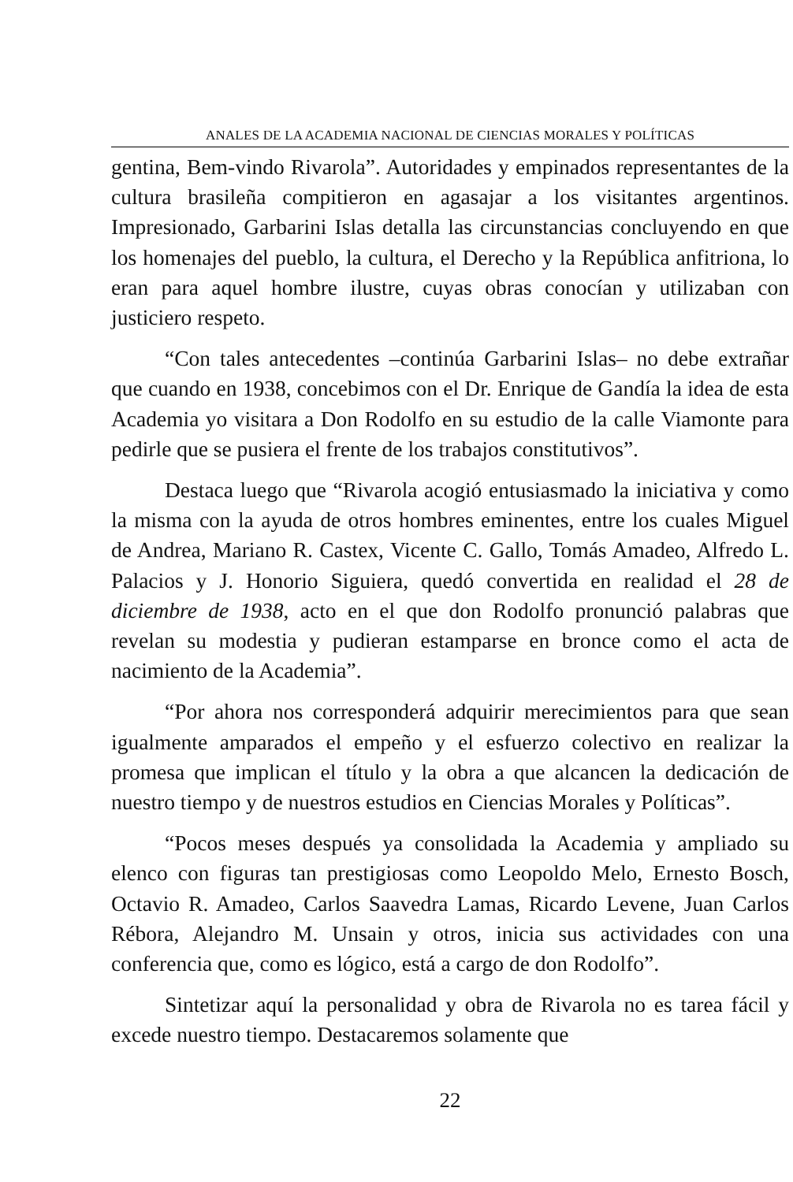ANALES DE LA ACADEMIA NACIONAL DE CIENCIAS MORALES Y POLÍTICAS
gentina, Bem-vindo Rivarola”. Autoridades y empinados representantes de la cultura brasileña compitieron en agasajar a los visitantes argentinos. Impresionado, Garbarini Islas detalla las circunstancias concluyendo en que los homenajes del pueblo, la cultura, el Derecho y la República anfitriona, lo eran para aquel hombre ilustre, cuyas obras conocían y utilizaban con justiciero respeto.
“Con tales antecedentes –continúa Garbarini Islas– no debe extrañar que cuando en 1938, concebimos con el Dr. Enrique de Gandía la idea de esta Academia yo visitara a Don Rodolfo en su estudio de la calle Viamonte para pedirle que se pusiera el frente de los trabajos constitutivos”.
Destaca luego que “Rivarola acogió entusiasmado la iniciativa y como la misma con la ayuda de otros hombres eminentes, entre los cuales Miguel de Andrea, Mariano R. Castex, Vicente C. Gallo, Tomás Amadeo, Alfredo L. Palacios y J. Honorio Siguiera, quedó convertida en realidad el 28 de diciembre de 1938, acto en el que don Rodolfo pronunció palabras que revelan su modestia y pudieran estamparse en bronce como el acta de nacimiento de la Academia”.
“Por ahora nos corresponderá adquirir merecimientos para que sean igualmente amparados el empeño y el esfuerzo colectivo en realizar la promesa que implican el título y la obra a que alcancen la dedicación de nuestro tiempo y de nuestros estudios en Ciencias Morales y Políticas”.
“Pocos meses después ya consolidada la Academia y ampliado su elenco con figuras tan prestigiosas como Leopoldo Melo, Ernesto Bosch, Octavio R. Amadeo, Carlos Saavedra Lamas, Ricardo Levene, Juan Carlos Rébora, Alejandro M. Unsain y otros, inicia sus actividades con una conferencia que, como es lógico, está a cargo de don Rodolfo”.
Sintetizar aquí la personalidad y obra de Rivarola no es tarea fácil y excede nuestro tiempo. Destacaremos solamente que
22